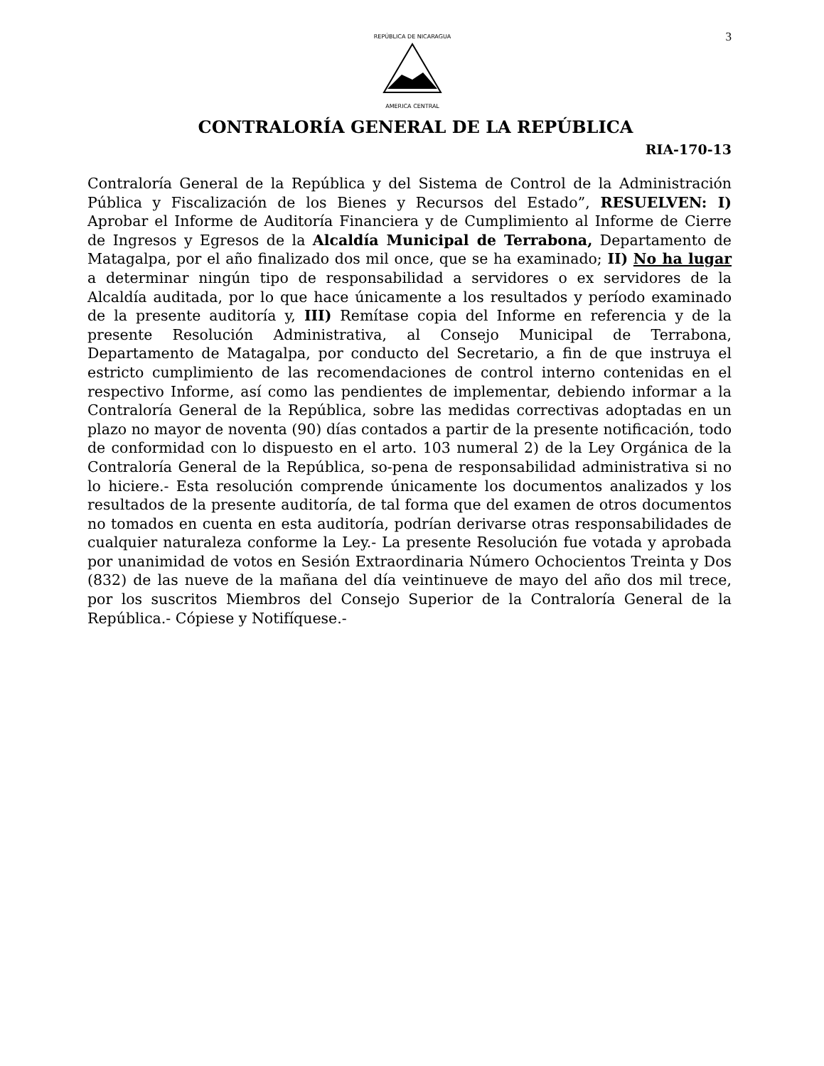3
REPÚBLICA DE NICARAGUA
AMERICA CENTRAL
CONTRALORÍA GENERAL DE LA REPÚBLICA
RIA-170-13
Contraloría General de la República y del Sistema de Control de la Administración Pública y Fiscalización de los Bienes y Recursos del Estado”, RESUELVEN: I) Aprobar el Informe de Auditoría Financiera y de Cumplimiento al Informe de Cierre de Ingresos y Egresos de la Alcaldía Municipal de Terrabona, Departamento de Matagalpa, por el año finalizado dos mil once, que se ha examinado; II) No ha lugar a determinar ningún tipo de responsabilidad a servidores o ex servidores de la Alcaldía auditada, por lo que hace únicamente a los resultados y período examinado de la presente auditoría y, III) Remítase copia del Informe en referencia y de la presente Resolución Administrativa, al Consejo Municipal de Terrabona, Departamento de Matagalpa, por conducto del Secretario, a fin de que instruya el estricto cumplimiento de las recomendaciones de control interno contenidas en el respectivo Informe, así como las pendientes de implementar, debiendo informar a la Contraloría General de la República, sobre las medidas correctivas adoptadas en un plazo no mayor de noventa (90) días contados a partir de la presente notificación, todo de conformidad con lo dispuesto en el arto. 103 numeral 2) de la Ley Orgánica de la Contraloría General de la República, so-pena de responsabilidad administrativa si no lo hiciere.- Esta resolución comprende únicamente los documentos analizados y los resultados de la presente auditoría, de tal forma que del examen de otros documentos no tomados en cuenta en esta auditoría, podrían derivarse otras responsabilidades de cualquier naturaleza conforme la Ley.- La presente Resolución fue votada y aprobada por unanimidad de votos en Sesión Extraordinaria Número Ochocientos Treinta y Dos (832) de las nueve de la mañana del día veintinueve de mayo del año dos mil trece, por los suscritos Miembros del Consejo Superior de la Contraloría General de la República.- Cópiese y Notifíquese.-